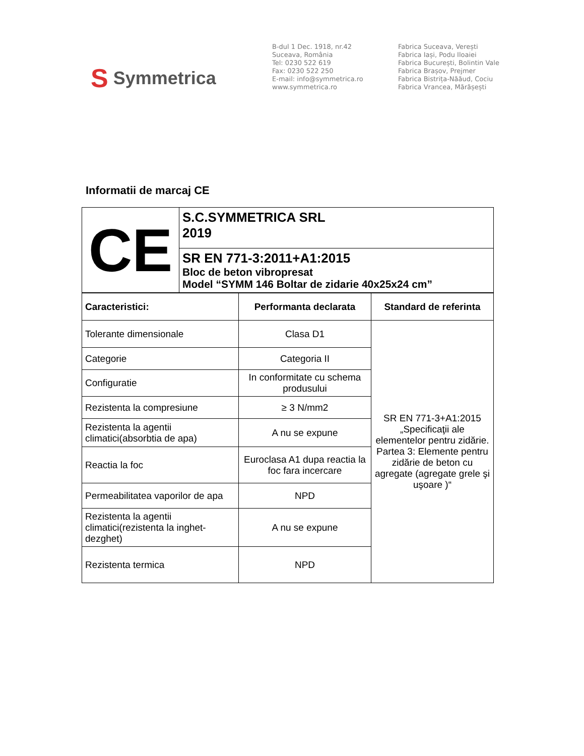S Symmetrica
B-dul 1 Dec. 1918, nr.42
Suceava, România
Tel: 0230 522 619
Fax: 0230 522 250
E-mail: info@symmetrica.ro
www.symmetrica.ro
Fabrica Suceava, Verești
Fabrica Iași, Podu Iloaiei
Fabrica București, Bolintin Vale
Fabrica Brașov, Prejmer
Fabrica Bistrița-Năăud, Cociu
Fabrica Vrancea, Mărășești
Informatii de marcaj CE
| CE | S.C.SYMMETRICA SRL 2019 |
| | SR EN 771-3:2011+A1:2015 Bloc de beton vibropresat Model “SYMM 146 Boltar de zidarie 40x25x24 cm” |
| Caracteristici: | Performanta declarata | Standard de referinta |
| --- | --- | --- |
| Tolerante dimensionale | Clasa D1 | SR EN 771-3+A1:2015 „Specificaţii ale elementelor pentru zidărie. Partea 3: Elemente pentru zidărie de beton cu agregate (agregate grele şi uşoare )“ |
| Categorie | Categoria II | |
| Configuratie | In conformitate cu schema produsului | |
| Rezistenta la compresiune | ≥ 3 N/mm2 | |
| Rezistenta la agentii climatici(absorbtia de apa) | A nu se expune | |
| Reactia la foc | Euroclasa A1 dupa reactia la foc fara incercare | |
| Permeabilitatea vaporilor de apa | NPD | |
| Rezistenta la agentii climatici(rezistenta la inghet-dezghet) | A nu se expune | |
| Rezistenta termica | NPD | |